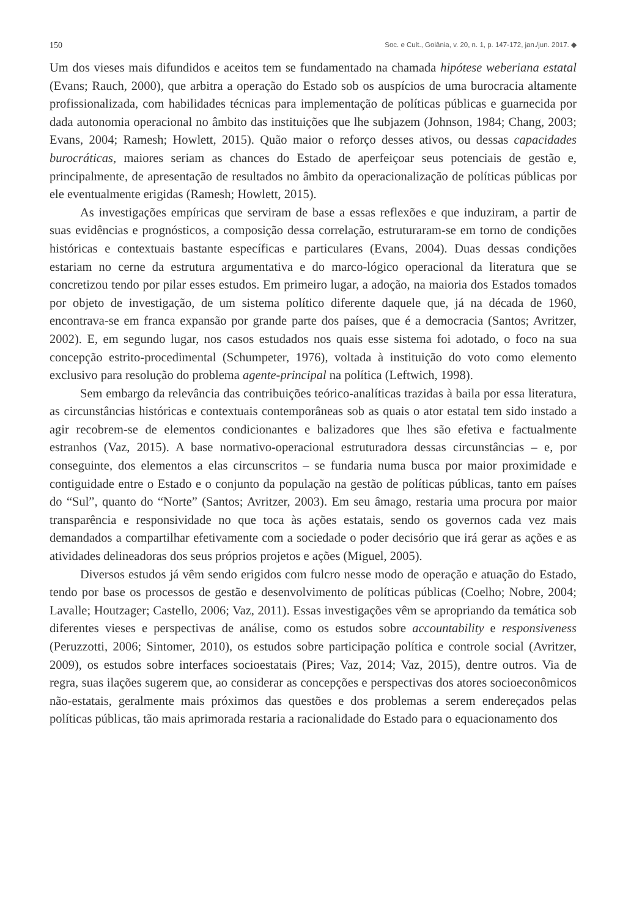150 Soc. e Cult., Goiânia, v. 20, n. 1, p. 147-172, jan./jun. 2017. ◆
Um dos vieses mais difundidos e aceitos tem se fundamentado na chamada hipótese weberiana estatal (Evans; Rauch, 2000), que arbitra a operação do Estado sob os auspícios de uma burocracia altamente profissionalizada, com habilidades técnicas para implementação de políticas públicas e guarnecida por dada autonomia operacional no âmbito das instituições que lhe subjazem (Johnson, 1984; Chang, 2003; Evans, 2004; Ramesh; Howlett, 2015). Quão maior o reforço desses ativos, ou dessas capacidades burocráticas, maiores seriam as chances do Estado de aperfeiçoar seus potenciais de gestão e, principalmente, de apresentação de resultados no âmbito da operacionalização de políticas públicas por ele eventualmente erigidas (Ramesh; Howlett, 2015).
As investigações empíricas que serviram de base a essas reflexões e que induziram, a partir de suas evidências e prognósticos, a composição dessa correlação, estruturaram-se em torno de condições históricas e contextuais bastante específicas e particulares (Evans, 2004). Duas dessas condições estariam no cerne da estrutura argumentativa e do marco-lógico operacional da literatura que se concretizou tendo por pilar esses estudos. Em primeiro lugar, a adoção, na maioria dos Estados tomados por objeto de investigação, de um sistema político diferente daquele que, já na década de 1960, encontrava-se em franca expansão por grande parte dos países, que é a democracia (Santos; Avritzer, 2002). E, em segundo lugar, nos casos estudados nos quais esse sistema foi adotado, o foco na sua concepção estrito-procedimental (Schumpeter, 1976), voltada à instituição do voto como elemento exclusivo para resolução do problema agente-principal na política (Leftwich, 1998).
Sem embargo da relevância das contribuições teórico-analíticas trazidas à baila por essa literatura, as circunstâncias históricas e contextuais contemporâneas sob as quais o ator estatal tem sido instado a agir recobrem-se de elementos condicionantes e balizadores que lhes são efetiva e factualmente estranhos (Vaz, 2015). A base normativo-operacional estruturadora dessas circunstâncias – e, por conseguinte, dos elementos a elas circunscritos – se fundaria numa busca por maior proximidade e contiguidade entre o Estado e o conjunto da população na gestão de políticas públicas, tanto em países do “Sul”, quanto do “Norte” (Santos; Avritzer, 2003). Em seu âmago, restaria uma procura por maior transparência e responsividade no que toca às ações estatais, sendo os governos cada vez mais demandados a compartilhar efetivamente com a sociedade o poder decisório que irá gerar as ações e as atividades delineadoras dos seus próprios projetos e ações (Miguel, 2005).
Diversos estudos já vêm sendo erigidos com fulcro nesse modo de operação e atuação do Estado, tendo por base os processos de gestão e desenvolvimento de políticas públicas (Coelho; Nobre, 2004; Lavalle; Houtzager; Castello, 2006; Vaz, 2011). Essas investigações vêm se apropriando da temática sob diferentes vieses e perspectivas de análise, como os estudos sobre accountability e responsiveness (Peruzzotti, 2006; Sintomer, 2010), os estudos sobre participação política e controle social (Avritzer, 2009), os estudos sobre interfaces socioestatais (Pires; Vaz, 2014; Vaz, 2015), dentre outros. Via de regra, suas ilações sugerem que, ao considerar as concepções e perspectivas dos atores socioeconômicos não-estatais, geralmente mais próximos das questões e dos problemas a serem endereçados pelas políticas públicas, tão mais aprimorada restaria a racionalidade do Estado para o equacionamento dos